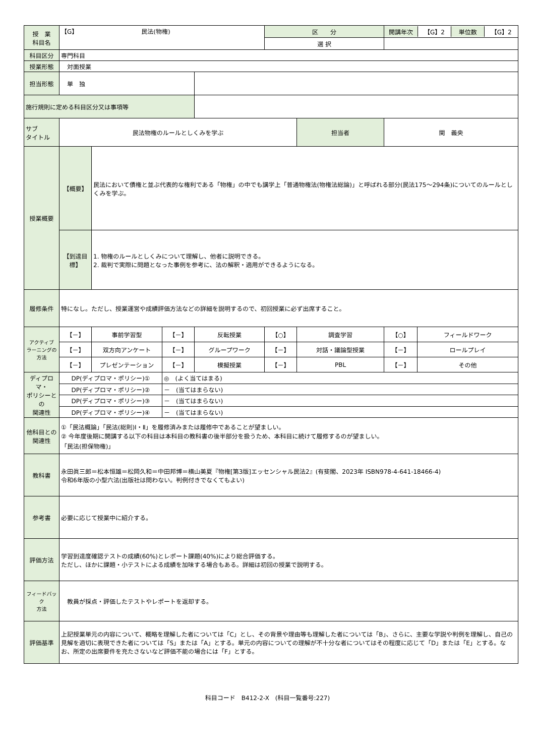| 授 業 科目名 | 【G】 民法(物権) | | | | 区 分 | | / 開講年次 / 【G】2 / 単位数 / 【G】2 / | |
| | | | | | 選 択 | | | |
| 科目区分 | 専門科目 | | | | | | | |
| 授業形態 | 対面授業 | | | | | | | |
| 担当形態 | 単 独 | | | | | | | |
| 施行規則に定める科目区分又は事項等 | | | | | | | | |
| サブ タイトル | 民法物権のルールとしくみを学ぶ | | | | | 担当者 | 関 義央 | |
| 授業概要 | 【概要】 | 民法において債権と並ぶ代表的な権利である「物権」の中でも講学上「普通物権法(物権法総論)」と呼ばれる部分(民法175～294条)についてのルールとしくみを学ぶ。 | | | | | | |
| | 【到達目標】 | 1. 物権のルールとしくみについて理解し、他者に説明できる。 2. 裁判で実際に問題となった事例を参考に、法の解釈・適用ができるようになる。 | | | | | | |
| 履修条件 | 特になし。ただし、授業運営や成績評価方法などの詳細を説明するので、初回授業に必ず出席すること。 | | | | | | | |
| アクティブ ラーニングの 方法 | 【－】 | 事前学習型 | 【－】 | 反転授業 | 【○】 | 調査学習 | 【○】 | フィールドワーク |
| | 【－】 | 双方向アンケート | 【－】 | グループワーク | 【－】 | 対話・議論型授業 | 【－】 | ロールプレイ |
| | 【－】 | プレゼンテーション | 【－】 | 模擬授業 | 【－】 | PBL | 【－】 | その他 |
| ディプロマ・ ポリシーとの 関連性 | DP(ディプロマ・ポリシー)① | | ◎ (よく当てはまる) | | | | | |
| | DP(ディプロマ・ポリシー)② | | － (当てはまらない) | | | | | |
| | DP(ディプロマ・ポリシー)③ | | － (当てはまらない) | | | | | |
| | DP(ディプロマ・ポリシー)④ | | － (当てはまらない) | | | | | |
| 他科目との 関連性 | ①「民法概論」「民法(総則)Ⅰ・Ⅱ」を履修済みまたは履修中であることが望ましい。 ② 今年度後期に開講する以下の科目は本科目の教科書の後半部分を扱うため、本科目に続けて履修するのが望ましい。 「民法(担保物権)」 | | | | | | | |
| 教科書 | 永田眞三郎＝松本恒雄＝松岡久和＝中田邦博＝横山美夏『物権[第3版]エッセンシャル民法2』(有斐閣、2023年 ISBN978-4-641-18466-4) 令和6年版の小型六法(出版社は問わない。判例付きでなくてもよい) | | | | | | | |
| 参考書 | 必要に応じて授業中に紹介する。 | | | | | | | |
| 評価方法 | 学習到達度確認テストの成績(60%)とレポート課題(40%)により総合評価する。 ただし、ほかに課題・小テストによる成績を加味する場合もある。詳細は初回の授業で説明する。 | | | | | | | |
| フィードバック 方法 | 教員が採点・評価したテストやレポートを返却する。 | | | | | | | |
| 評価基準 | 上記授業単元の内容について、概略を理解した者については「C」とし、その背景や理由等も理解した者については「B」、さらに、主要な学説や判例を理解し、自己の見解を適切に表現できた者については「S」または「A」とする。単元の内容についての理解が不十分な者についてはその程度に応じて「D」または「E」とする。なお、所定の出席要件を充たさないなど評価不能の場合には「F」とする。 | | | | | | | |
科目コード　B412-2-X　(科目一覧番号:227)